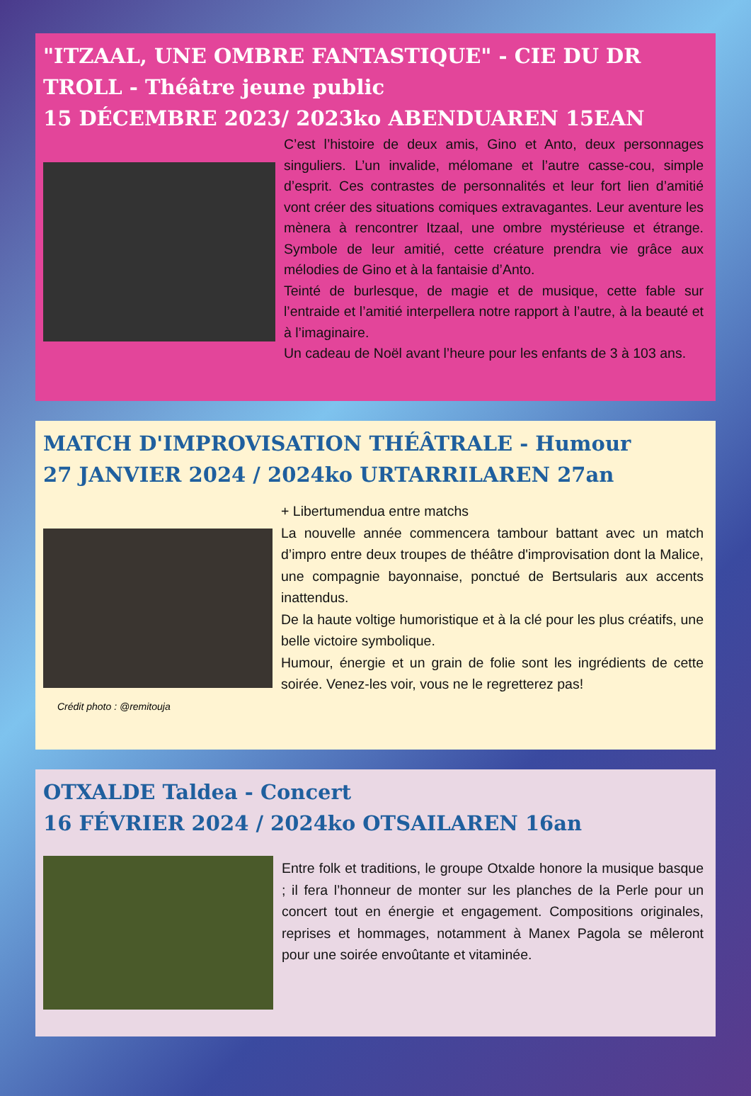"ITZAAL, UNE OMBRE FANTASTIQUE" - CIE DU DR TROLL - Théâtre jeune public
15 DÉCEMBRE 2023/ 2023ko ABENDUAREN 15EAN
C’est l’histoire de deux amis, Gino et Anto, deux personnages singuliers. L’un invalide, mélomane et l’autre casse-cou, simple d’esprit. Ces contrastes de personnalités et leur fort lien d’amitié vont créer des situations comiques extravagantes. Leur aventure les mènera à rencontrer Itzaal, une ombre mystérieuse et étrange. Symbole de leur amitié, cette créature prendra vie grâce aux mélodies de Gino et à la fantaisie d’Anto.
Teinté de burlesque, de magie et de musique, cette fable sur l’entraide et l’amitié interpellera notre rapport à l’autre, à la beauté et à l’imaginaire.
Un cadeau de Noël avant l’heure pour les enfants de 3 à 103 ans.
MATCH D'IMPROVISATION THÉÂTRALE - Humour
27 JANVIER 2024 / 2024ko URTARRILAREN 27an
Crédit photo : @remitouja
+ Libertumendua entre matchs
La nouvelle année commencera tambour battant avec un match d’impro entre deux troupes de théâtre d'improvisation dont la Malice, une compagnie bayonnaise, ponctué de Bertsularis aux accents inattendus.
De la haute voltige humoristique et à la clé pour les plus créatifs, une belle victoire symbolique.
Humour, énergie et un grain de folie sont les ingrédients de cette soirée. Venez-les voir, vous ne le regretterez pas!
OTXALDE Taldea - Concert
16 FÉVRIER 2024 / 2024ko OTSAILAREN 16an
Entre folk et traditions, le groupe Otxalde honore la musique basque ; il fera l’honneur de monter sur les planches de la Perle pour un concert tout en énergie et engagement. Compositions originales, reprises et hommages, notamment à Manex Pagola se mêleront pour une soirée envoûtante et vitaminée.